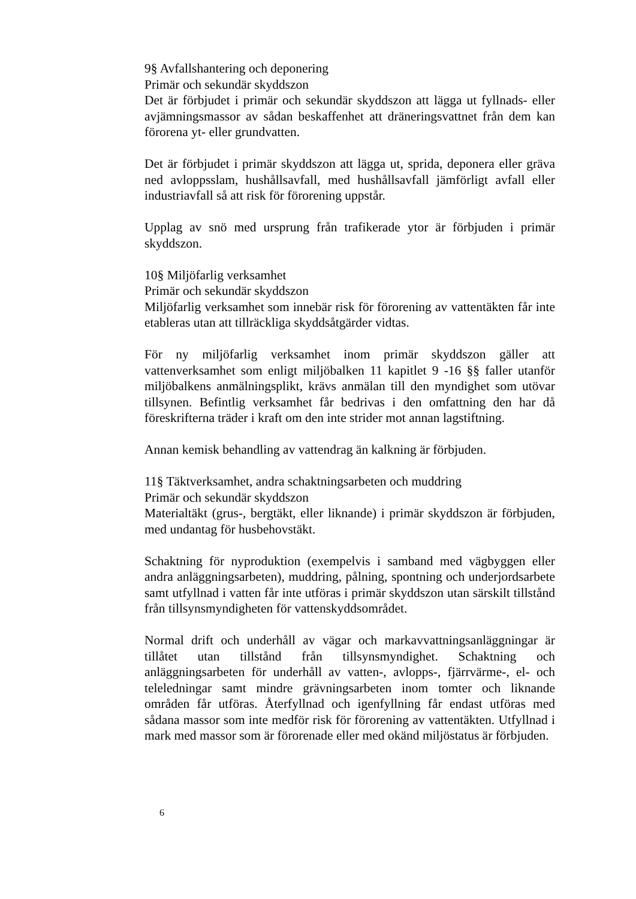9§ Avfallshantering och deponering
Primär och sekundär skyddszon
Det är förbjudet i primär och sekundär skyddszon att lägga ut fyllnads- eller avjämningsmassor av sådan beskaffenhet att dräneringsvattnet från dem kan förorena yt- eller grundvatten.
Det är förbjudet i primär skyddszon att lägga ut, sprida, deponera eller gräva ned avloppsslam, hushållsavfall, med hushållsavfall jämförligt avfall eller industriavfall så att risk för förorening uppstår.
Upplag av snö med ursprung från trafikerade ytor är förbjuden i primär skyddszon.
10§ Miljöfarlig verksamhet
Primär och sekundär skyddszon
Miljöfarlig verksamhet som innebär risk för förorening av vattentäkten får inte etableras utan att tillräckliga skyddsåtgärder vidtas.
För ny miljöfarlig verksamhet inom primär skyddszon gäller att vattenverksamhet som enligt miljöbalken 11 kapitlet 9 -16 §§ faller utanför miljöbalkens anmälningsplikt, krävs anmälan till den myndighet som utövar tillsynen. Befintlig verksamhet får bedrivas i den omfattning den har då föreskrifterna träder i kraft om den inte strider mot annan lagstiftning.
Annan kemisk behandling av vattendrag än kalkning är förbjuden.
11§ Täktverksamhet, andra schaktningsarbeten och muddring
Primär och sekundär skyddszon
Materialtäkt (grus-, bergtäkt, eller liknande) i primär skyddszon är förbjuden, med undantag för husbehovstäkt.
Schaktning för nyproduktion (exempelvis i samband med vägbyggen eller andra anläggningsarbeten), muddring, pålning, spontning och underjordsarbete samt utfyllnad i vatten får inte utföras i primär skyddszon utan särskilt tillstånd från tillsynsmyndigheten för vattenskyddsområdet.
Normal drift och underhåll av vägar och markavvattningsanläggningar är tillåtet utan tillstånd från tillsynsmyndighet. Schaktning och anläggningsarbeten för underhåll av vatten-, avlopps-, fjärrvärme-, el- och teleledningar samt mindre grävningsarbeten inom tomter och liknande områden får utföras. Återfyllnad och igenfyllning får endast utföras med sådana massor som inte medför risk för förorening av vattentäkten. Utfyllnad i mark med massor som är förorenade eller med okänd miljöstatus är förbjuden.
6